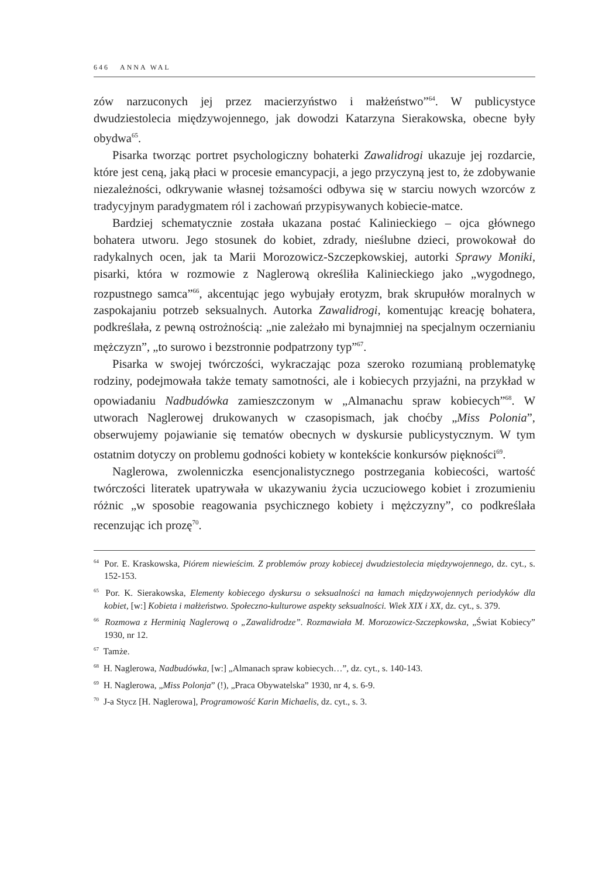646 ANNA WAL
zów narzuconych jej przez macierzyństwo i małżeństwo”<sup>64</sup>. W publicystyce dwudziestolecia międzywojennego, jak dowodzi Katarzyna Sierakowska, obecne były obydwa<sup>65</sup>.
Pisarka tworząc portret psychologiczny bohaterki Zawalidrogi ukazuje jej rozdarcie, które jest ceną, jaką płaci w procesie emancypacji, a jego przyczyną jest to, że zdobywanie niezależności, odkrywanie własnej tożsamości odbywa się w starciu nowych wzorców z tradycyjnym paradygmatem ról i zachowań przypisywanych kobiecie-matce.
Bardziej schematycznie została ukazana postać Kalinieckiego – ojca głównego bohatera utworu. Jego stosunek do kobiet, zdrady, nieślubne dzieci, prowokował do radykalnych ocen, jak ta Marii Morozowicz-Szczepkowskiej, autorki Sprawy Moniki, pisarki, która w rozmowie z Naglerową określiła Kalinieckiego jako „wygodnego, rozpustnego samca”<sup>66</sup>, akcentując jego wybujały erotyzm, brak skrupułów moralnych w zaspokajaniu potrzeb seksualnych. Autorka Zawalidrogi, komentując kreację bohatera, podkreślała, z pewną ostrożnością: „nie zależało mi bynajmniej na specjalnym oczernianiu mężczyzn”, „to surowo i bezstronnie podpatrzony typ”<sup>67</sup>.
Pisarka w swojej twórczości, wykraczając poza szeroko rozumianą problematykę rodziny, podejmowała także tematy samotności, ale i kobiecych przyjaźni, na przykład w opowiadaniu Nadbudówka zamieszczonym w „Almanachu spraw kobiecych”<sup>68</sup>. W utworach Naglerowej drukowanych w czasopismach, jak choćby „Miss Polonia”, obserwujemy pojawianie się tematów obecnych w dyskursie publicystycznym. W tym ostatnim dotyczy on problemu godności kobiety w kontekście konkursów piękności<sup>69</sup>.
Naglerowa, zwolenniczka esencjonalistycznego postrzegania kobiecości, wartość twórczości literatek upatrywała w ukazywaniu życia uczuciowego kobiet i zrozumieniu różnic „w sposobie reagowania psychicznego kobiety i mężczyzny”, co podkreślała recenzując ich prozę<sup>70</sup>.
<sup>64</sup> Por. E. Kraskowska, Piórem niewieścim. Z problemów prozy kobiecej dwudziestolecia międzywojennego, dz. cyt., s. 152-153.
<sup>65</sup> Por. K. Sierakowska, Elementy kobiecego dyskursu o seksualności na łamach międzywojennych periodyków dla kobiet, [w:] Kobieta i małżeństwo. Społeczno-kulturowe aspekty seksualności. Wiek XIX i XX, dz. cyt., s. 379.
<sup>66</sup> Rozmowa z Herminią Naglerową o „Zawalidrodze”. Rozmawiała M. Morozowicz-Szczepkowska, „Świat Kobiecy” 1930, nr 12.
<sup>67</sup> Tamże.
<sup>68</sup> H. Naglerowa, Nadbudówka, [w:] „Almanach spraw kobiecych…”, dz. cyt., s. 140-143.
<sup>69</sup> H. Naglerowa, „Miss Polonja” (!), „Praca Obywatelska” 1930, nr 4, s. 6-9.
<sup>70</sup> J-a Stycz [H. Naglerowa], Programowość Karin Michaelis, dz. cyt., s. 3.